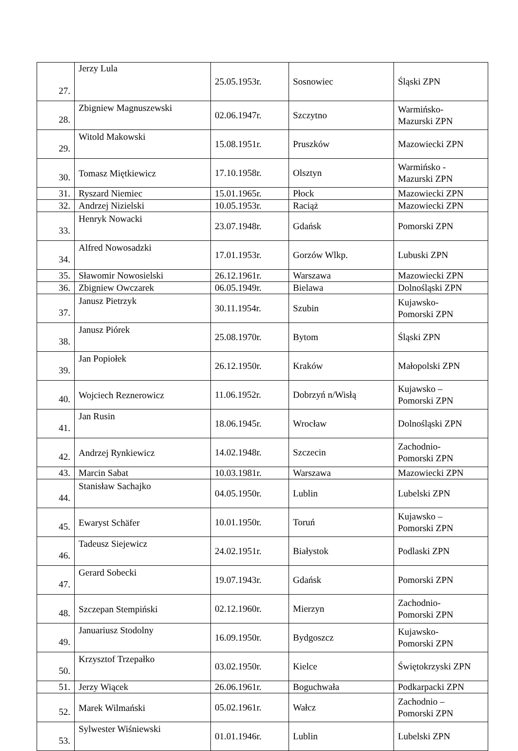| 27. | Jerzy Lula | 25.05.1953r. | Sosnowiec | Śląski ZPN |
| 28. | Zbigniew Magnuszewski | 02.06.1947r. | Szczytno | Warmińsko- Mazurski ZPN |
| 29. | Witold Makowski | 15.08.1951r. | Pruszków | Mazowiecki ZPN |
| 30. | Tomasz Miętkiewicz | 17.10.1958r. | Olsztyn | Warmińsko - Mazurski ZPN |
| 31. | Ryszard Niemiec | 15.01.1965r. | Płock | Mazowiecki ZPN |
| 32. | Andrzej Nizielski | 10.05.1953r. | Raciąż | Mazowiecki ZPN |
| 33. | Henryk Nowacki | 23.07.1948r. | Gdańsk | Pomorski ZPN |
| 34. | Alfred Nowosadzki | 17.01.1953r. | Gorzów Wlkp. | Lubuski ZPN |
| 35. | Sławomir Nowosielski | 26.12.1961r. | Warszawa | Mazowiecki ZPN |
| 36. | Zbigniew Owczarek | 06.05.1949r. | Bielawa | Dolnośląski ZPN |
| 37. | Janusz Pietrzyk | 30.11.1954r. | Szubin | Kujawsko- Pomorski ZPN |
| 38. | Janusz Piórek | 25.08.1970r. | Bytom | Śląski ZPN |
| 39. | Jan Popiołek | 26.12.1950r. | Kraków | Małopolski ZPN |
| 40. | Wojciech Reznerowicz | 11.06.1952r. | Dobrzyń n/Wisłą | Kujawsko – Pomorski ZPN |
| 41. | Jan Rusin | 18.06.1945r. | Wrocław | Dolnośląski ZPN |
| 42. | Andrzej Rynkiewicz | 14.02.1948r. | Szczecin | Zachodnio- Pomorski ZPN |
| 43. | Marcin Sabat | 10.03.1981r. | Warszawa | Mazowiecki ZPN |
| 44. | Stanisław Sachajko | 04.05.1950r. | Lublin | Lubelski ZPN |
| 45. | Ewaryst Schäfer | 10.01.1950r. | Toruń | Kujawsko – Pomorski ZPN |
| 46. | Tadeusz Siejewicz | 24.02.1951r. | Białystok | Podlaski ZPN |
| 47. | Gerard Sobecki | 19.07.1943r. | Gdańsk | Pomorski ZPN |
| 48. | Szczepan Stempiński | 02.12.1960r. | Mierzyn | Zachodnio- Pomorski ZPN |
| 49. | Januariusz Stodolny | 16.09.1950r. | Bydgoszcz | Kujawsko- Pomorski ZPN |
| 50. | Krzysztof Trzepałko | 03.02.1950r. | Kielce | Świętokrzyski ZPN |
| 51. | Jerzy Wiącek | 26.06.1961r. | Boguchwała | Podkarpacki ZPN |
| 52. | Marek Wilmański | 05.02.1961r. | Wałcz | Zachodnio – Pomorski ZPN |
| 53. | Sylwester Wiśniewski | 01.01.1946r. | Lublin | Lubelski ZPN |